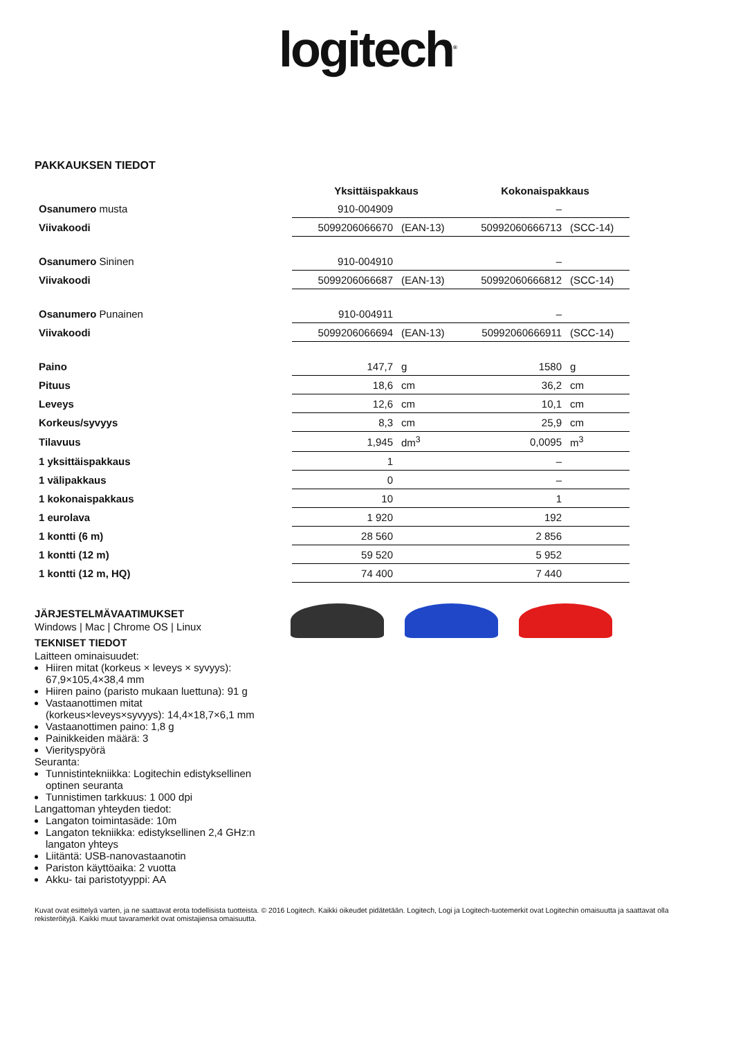logitech<sup>®</sup>
PAKKAUKSEN TIEDOT
| | Yksittäispakkaus | | Kokonaispakkaus | |
| --- | --- | --- | --- | --- |
| Osanumero musta | 910-004909 | | – | |
| Viivakoodi | 5099206066670 | (EAN-13) | 50992060666713 | (SCC-14) |
| Osanumero Sininen | 910-004910 | | – | |
| Viivakoodi | 5099206066687 | (EAN-13) | 50992060666812 | (SCC-14) |
| Osanumero Punainen | 910-004911 | | – | |
| Viivakoodi | 5099206066694 | (EAN-13) | 50992060666911 | (SCC-14) |
| Paino | 147,7 | g | 1580 | g |
| Pituus | 18,6 | cm | 36,2 | cm |
| Leveys | 12,6 | cm | 10,1 | cm |
| Korkeus/syvyys | 8,3 | cm | 25,9 | cm |
| Tilavuus | 1,945 | dm<sup>3</sup> | 0,0095 | m<sup>3</sup> |
| 1 yksittäispakkaus | 1 | | – | |
| 1 välipakkaus | 0 | | – | |
| 1 kokonaispakkaus | 10 | | 1 | |
| 1 eurolava | 1 920 | | 192 | |
| 1 kontti (6 m) | 28 560 | | 2 856 | |
| 1 kontti (12 m) | 59 520 | | 5 952 | |
| 1 kontti (12 m, HQ) | 74 400 | | 7 440 | |
JÄRJESTELMÄVAATIMUKSET
Windows | Mac | Chrome OS | Linux
TEKNISET TIEDOT
Laitteen ominaisuudet:
Hiiren mitat (korkeus × leveys × syvyys): 67,9×105,4×38,4 mm
Hiiren paino (paristo mukaan luettuna): 91 g
Vastaanottimen mitat (korkeus×leveys×syvyys): 14,4×18,7×6,1 mm
Vastaanottimen paino: 1,8 g
Painikkeiden määrä: 3
Vierityspyörä
Seuranta:
Tunnistintekniikka: Logitechin edistyksellinen optinen seuranta
Tunnistimen tarkkuus: 1 000 dpi
Langattoman yhteyden tiedot:
Langaton toimintasäde: 10m
Langaton tekniikka: edistyksellinen 2,4 GHz:n langaton yhteys
Liitäntä: USB-nanovastaanotin
Pariston käyttöaika: 2 vuotta
Akku- tai paristotyyppi: AA
Kuvat ovat esittelyä varten, ja ne saattavat erota todellisista tuotteista. © 2016 Logitech. Kaikki oikeudet pidätetään. Logitech, Logi ja Logitech-tuotemerkit ovat Logitechin omaisuutta ja saattavat olla rekisteröityjä. Kaikki muut tavaramerkit ovat omistajiensa omaisuutta.